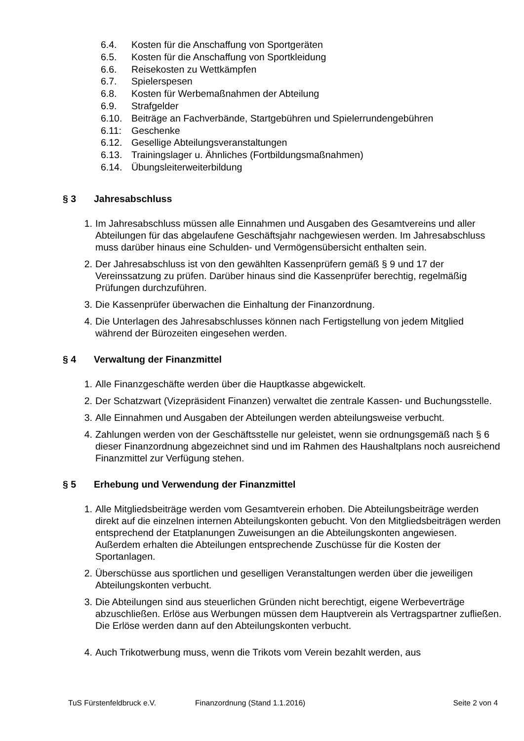6.4. Kosten für die Anschaffung von Sportgeräten
6.5. Kosten für die Anschaffung von Sportkleidung
6.6. Reisekosten zu Wettkämpfen
6.7. Spielerspesen
6.8. Kosten für Werbemaßnahmen der Abteilung
6.9. Strafgelder
6.10. Beiträge an Fachverbände, Startgebühren und Spielerrundengebühren
6.11: Geschenke
6.12. Gesellige Abteilungsveranstaltungen
6.13. Trainingslager u. Ähnliches (Fortbildungsmaßnahmen)
6.14. Übungsleiterweiterbildung
§ 3 Jahresabschluss
1. Im Jahresabschluss müssen alle Einnahmen und Ausgaben des Gesamtvereins und aller Abteilungen für das abgelaufene Geschäftsjahr nachgewiesen werden. Im Jahresabschluss muss darüber hinaus eine Schulden- und Vermögensübersicht enthalten sein.
2. Der Jahresabschluss ist von den gewählten Kassenprüfern gemäß § 9 und 17 der Vereinssatzung zu prüfen. Darüber hinaus sind die Kassenprüfer berechtig, regelmäßig Prüfungen durchzuführen.
3. Die Kassenprüfer überwachen die Einhaltung der Finanzordnung.
4. Die Unterlagen des Jahresabschlusses können nach Fertigstellung von jedem Mitglied während der Bürozeiten eingesehen werden.
§ 4 Verwaltung der Finanzmittel
1. Alle Finanzgeschäfte werden über die Hauptkasse abgewickelt.
2. Der Schatzwart (Vizepräsident Finanzen) verwaltet die zentrale Kassen- und Buchungsstelle.
3. Alle Einnahmen und Ausgaben der Abteilungen werden abteilungsweise verbucht.
4. Zahlungen werden von der Geschäftsstelle nur geleistet, wenn sie ordnungsgemäß nach § 6 dieser Finanzordnung abgezeichnet sind und im Rahmen des Haushaltplans noch ausreichend Finanzmittel zur Verfügung stehen.
§ 5 Erhebung und Verwendung der Finanzmittel
1. Alle Mitgliedsbeiträge werden vom Gesamtverein erhoben. Die Abteilungsbeiträge werden direkt auf die einzelnen internen Abteilungskonten gebucht. Von den Mitgliedsbeiträgen werden entsprechend der Etatplanungen Zuweisungen an die Abteilungskonten angewiesen. Außerdem erhalten die Abteilungen entsprechende Zuschüsse für die Kosten der Sportanlagen.
2. Überschüsse aus sportlichen und geselligen Veranstaltungen werden über die jeweiligen Abteilungskonten verbucht.
3. Die Abteilungen sind aus steuerlichen Gründen nicht berechtigt, eigene Werbeverträge abzuschließen. Erlöse aus Werbungen müssen dem Hauptverein als Vertragspartner zufließen. Die Erlöse werden dann auf den Abteilungskonten verbucht.
4. Auch Trikotwerbung muss, wenn die Trikots vom Verein bezahlt werden, aus
TuS Fürstenfeldbruck e.V. Finanzordnung (Stand 1.1.2016) Seite 2 von 4